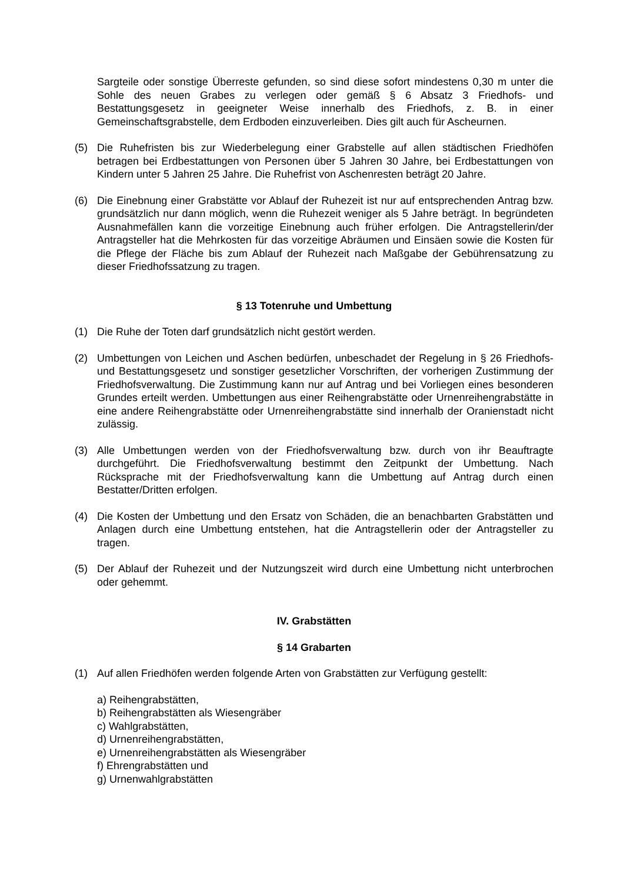Sargteile oder sonstige Überreste gefunden, so sind diese sofort mindestens 0,30 m unter die Sohle des neuen Grabes zu verlegen oder gemäß § 6 Absatz 3 Friedhofs- und Bestattungsgesetz in geeigneter Weise innerhalb des Friedhofs, z. B. in einer Gemeinschaftsgrabstelle, dem Erdboden einzuverleiben. Dies gilt auch für Ascheurnen.
(5) Die Ruhefristen bis zur Wiederbelegung einer Grabstelle auf allen städtischen Friedhöfen betragen bei Erdbestattungen von Personen über 5 Jahren 30 Jahre, bei Erdbestattungen von Kindern unter 5 Jahren 25 Jahre. Die Ruhefrist von Aschenresten beträgt 20 Jahre.
(6) Die Einebnung einer Grabstätte vor Ablauf der Ruhezeit ist nur auf entsprechenden Antrag bzw. grundsätzlich nur dann möglich, wenn die Ruhezeit weniger als 5 Jahre beträgt. In begründeten Ausnahmefällen kann die vorzeitige Einebnung auch früher erfolgen. Die Antragstellerin/der Antragsteller hat die Mehrkosten für das vorzeitige Abräumen und Einsäen sowie die Kosten für die Pflege der Fläche bis zum Ablauf der Ruhezeit nach Maßgabe der Gebührensatzung zu dieser Friedhofssatzung zu tragen.
§ 13 Totenruhe und Umbettung
(1) Die Ruhe der Toten darf grundsätzlich nicht gestört werden.
(2) Umbettungen von Leichen und Aschen bedürfen, unbeschadet der Regelung in § 26 Friedhofs- und Bestattungsgesetz und sonstiger gesetzlicher Vorschriften, der vorherigen Zustimmung der Friedhofsverwaltung. Die Zustimmung kann nur auf Antrag und bei Vorliegen eines besonderen Grundes erteilt werden. Umbettungen aus einer Reihengrabstätte oder Urnenreihengrabstätte in eine andere Reihengrabstätte oder Urnenreihengrabstätte sind innerhalb der Oranienstadt nicht zulässig.
(3) Alle Umbettungen werden von der Friedhofsverwaltung bzw. durch von ihr Beauftragte durchgeführt. Die Friedhofsverwaltung bestimmt den Zeitpunkt der Umbettung. Nach Rücksprache mit der Friedhofsverwaltung kann die Umbettung auf Antrag durch einen Bestatter/Dritten erfolgen.
(4) Die Kosten der Umbettung und den Ersatz von Schäden, die an benachbarten Grabstätten und Anlagen durch eine Umbettung entstehen, hat die Antragstellerin oder der Antragsteller zu tragen.
(5) Der Ablauf der Ruhezeit und der Nutzungszeit wird durch eine Umbettung nicht unterbrochen oder gehemmt.
IV. Grabstätten
§ 14 Grabarten
(1) Auf allen Friedhöfen werden folgende Arten von Grabstätten zur Verfügung gestellt:
a) Reihengrabstätten,
b) Reihengrabstätten als Wiesengräber
c) Wahlgrabstätten,
d) Urnenreihengrabstätten,
e) Urnenreihengrabstätten als Wiesengräber
f) Ehrengrabstätten und
g) Urnenwahlgrabstätten